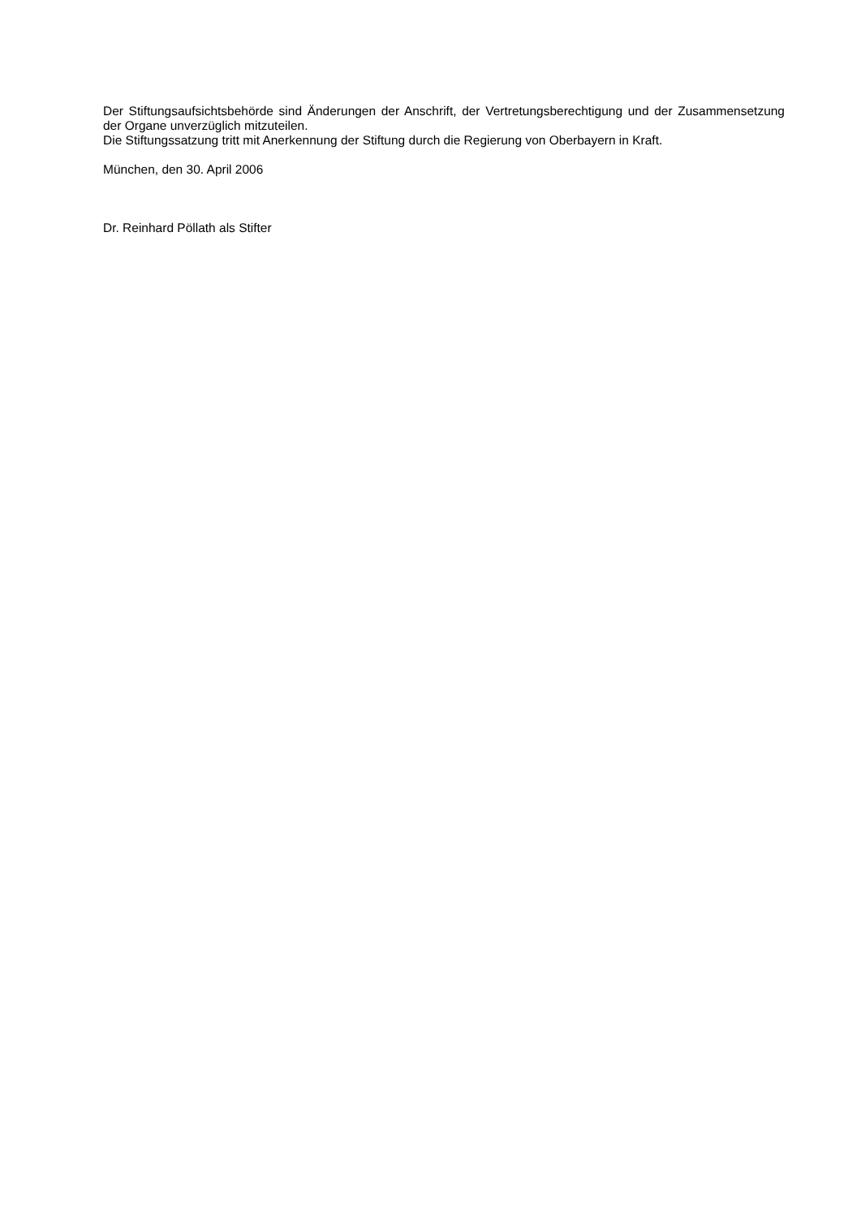Der Stiftungsaufsichtsbehörde sind Änderungen der Anschrift, der Vertretungsberechtigung und der Zusammensetzung der Organe unverzüglich mitzuteilen.
Die Stiftungssatzung tritt mit Anerkennung der Stiftung durch die Regierung von Oberbayern in Kraft.
München, den 30. April 2006
Dr. Reinhard Pöllath als Stifter